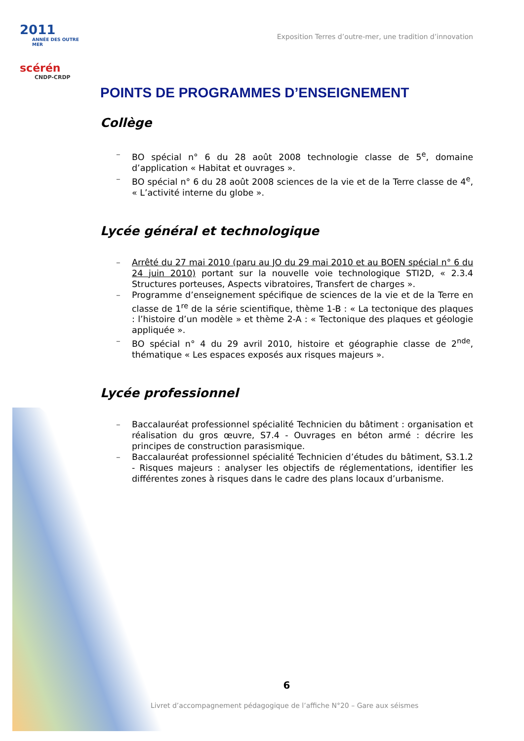2011
ANNÉE DES OUTRE MER
scérén
CNDP-CRDP
Exposition Terres d’outre-mer, une tradition d’innovation
POINTS DE PROGRAMMES D’ENSEIGNEMENT
Collège
– BO spécial n° 6 du 28 août 2008 technologie classe de 5<sup>e</sup>, domaine d’application « Habitat et ouvrages ».
– BO spécial n° 6 du 28 août 2008 sciences de la vie et de la Terre classe de 4<sup>e</sup>, « L’activité interne du globe ».
Lycée général et technologique
– Arrêté du 27 mai 2010 (paru au JO du 29 mai 2010 et au BOEN spécial n° 6 du 24 juin 2010) portant sur la nouvelle voie technologique STI2D, « 2.3.4 Structures porteuses, Aspects vibratoires, Transfert de charges ».
– Programme d’enseignement spécifique de sciences de la vie et de la Terre en classe de 1<sup>re</sup> de la série scientifique, thème 1-B : « La tectonique des plaques : l’histoire d’un modèle » et thème 2-A : « Tectonique des plaques et géologie appliquée ».
– BO spécial n° 4 du 29 avril 2010, histoire et géographie classe de 2<sup>nde</sup>, thématique « Les espaces exposés aux risques majeurs ».
Lycée professionnel
– Baccalauréat professionnel spécialité Technicien du bâtiment : organisation et réalisation du gros œuvre, S7.4 - Ouvrages en béton armé : décrire les principes de construction parasismique.
– Baccalauréat professionnel spécialité Technicien d’études du bâtiment, S3.1.2 - Risques majeurs : analyser les objectifs de réglementations, identifier les différentes zones à risques dans le cadre des plans locaux d’urbanisme.
6
Livret d’accompagnement pédagogique de l’affiche N°20 – Gare aux séismes